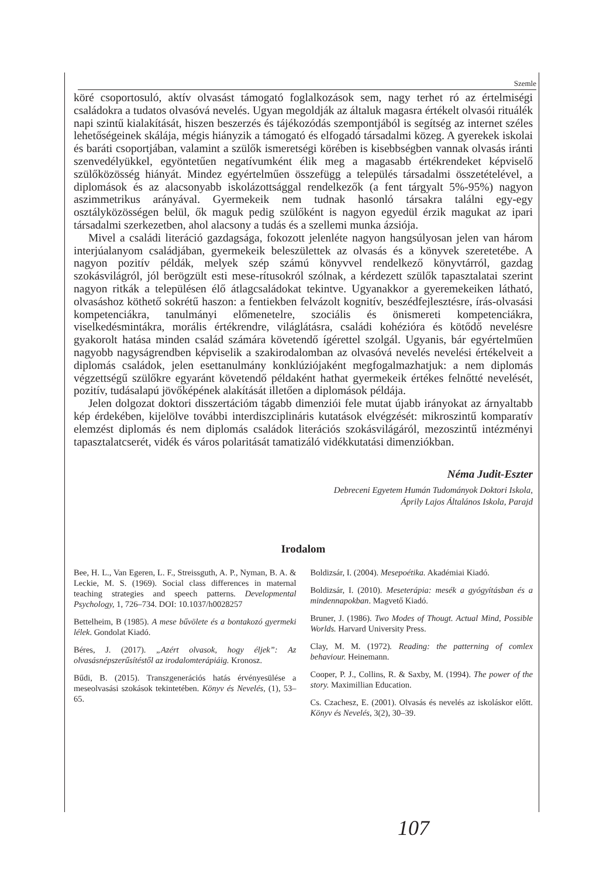Szemle
köré csoportosuló, aktív olvasást támogató foglalkozások sem, nagy terhet ró az értelmiségi családokra a tudatos olvasóvá nevelés. Ugyan megoldják az általuk magasra értékelt olvasói rituálék napi szintű kialakítását, hiszen beszerzés és tájékozódás szempontjából is segítség az internet széles lehetőségeinek skálája, mégis hiányzik a támogató és elfogadó társadalmi közeg. A gyerekek iskolai és baráti csoportjában, valamint a szülők ismeretségi körében is kisebbségben vannak olvasás iránti szenvedélyükkel, egyöntetűen negatívumként élik meg a magasabb értékrendeket képviselő szülőközösség hiányát. Mindez egyértelműen összefügg a település társadalmi összetételével, a diplomások és az alacsonyabb iskolázottsággal rendelkezők (a fent tárgyalt 5%-95%) nagyon aszimmetrikus arányával. Gyermekeik nem tudnak hasonló társakra találni egy-egy osztályközösségen belül, ők maguk pedig szülőként is nagyon egyedül érzik magukat az ipari társadalmi szerkezetben, ahol alacsony a tudás és a szellemi munka ázsiója.
Mivel a családi literáció gazdagsága, fokozott jelenléte nagyon hangsúlyosan jelen van három interjúalanyom családjában, gyermekeik beleszülettek az olvasás és a könyvek szeretetébe. A nagyon pozitív példák, melyek szép számú könyvvel rendelkező könyvtárról, gazdag szokásvilágról, jól berögzült esti mese-rítusokról szólnak, a kérdezett szülők tapasztalatai szerint nagyon ritkák a településen élő átlagcsaládokat tekintve. Ugyanakkor a gyeremekeiken látható, olvasáshoz köthető sokrétű haszon: a fentiekben felvázolt kognitív, beszédfejlesztésre, írás-olvasási kompetenciákra, tanulmányi előmenetelre, szociális és önismereti kompetenciákra, viselkedésmintákra, morális értékrendre, világlátásra, családi kohézióra és kötődő nevelésre gyakorolt hatása minden család számára követendő ígérettel szolgál. Ugyanis, bár egyértelműen nagyobb nagyságrendben képviselik a szakirodalomban az olvasóvá nevelés nevelési értékelveit a diplomás családok, jelen esettanulmány konklúziójaként megfogalmazhatjuk: a nem diplomás végzettségű szülőkre egyaránt követendő példaként hathat gyermekeik értékes felnőtté nevelését, pozitív, tudásalapú jövőképének alakítását illetően a diplomások példája.
Jelen dolgozat doktori disszertációm tágabb dimenziói fele mutat újabb irányokat az árnyaltabb kép érdekében, kijelölve további interdiszciplináris kutatások elvégzését: mikroszintű komparatív elemzést diplomás és nem diplomás családok literációs szokásvilágáról, mezoszintű intézményi tapasztalatcserét, vidék és város polaritását tamatizáló vidékkutatási dimenziókban.
Néma Judit-Eszter
Debreceni Egyetem Humán Tudományok Doktori Iskola,
Áprily Lajos Általános Iskola, Parajd
Irodalom
Bee, H. L., Van Egeren, L. F., Streissguth, A. P., Nyman, B. A. & Leckie, M. S. (1969). Social class differences in maternal teaching strategies and speech patterns. Developmental Psychology, 1, 726–734. DOI: 10.1037/h0028257
Bettelheim, B (1985). A mese bűvölete és a bontakozó gyermeki lélek. Gondolat Kiadó.
Béres, J. (2017). „Azért olvasok, hogy éljek”: Az olvasásnépszerűsítéstől az irodalomterápiáig. Kronosz.
Bűdi, B. (2015). Transzgenerációs hatás érvényesülése a meseolvasási szokások tekintetében. Könyv és Nevelés, (1), 53–65.
Boldizsár, I. (2004). Mesepoétika. Akadémiai Kiadó.
Boldizsár, I. (2010). Meseterápia: mesék a gyógyításban és a mindennapokban. Magvető Kiadó.
Bruner, J. (1986). Two Modes of Thougt. Actual Mind, Possible Worlds. Harvard University Press.
Clay, M. M. (1972). Reading: the patterning of comlex behaviour. Heinemann.
Cooper, P. J., Collins, R. & Saxby, M. (1994). The power of the story. Maximillian Education.
Cs. Czachesz, E. (2001). Olvasás és nevelés az iskoláskor előtt. Könyv és Nevelés, 3(2), 30–39.
107